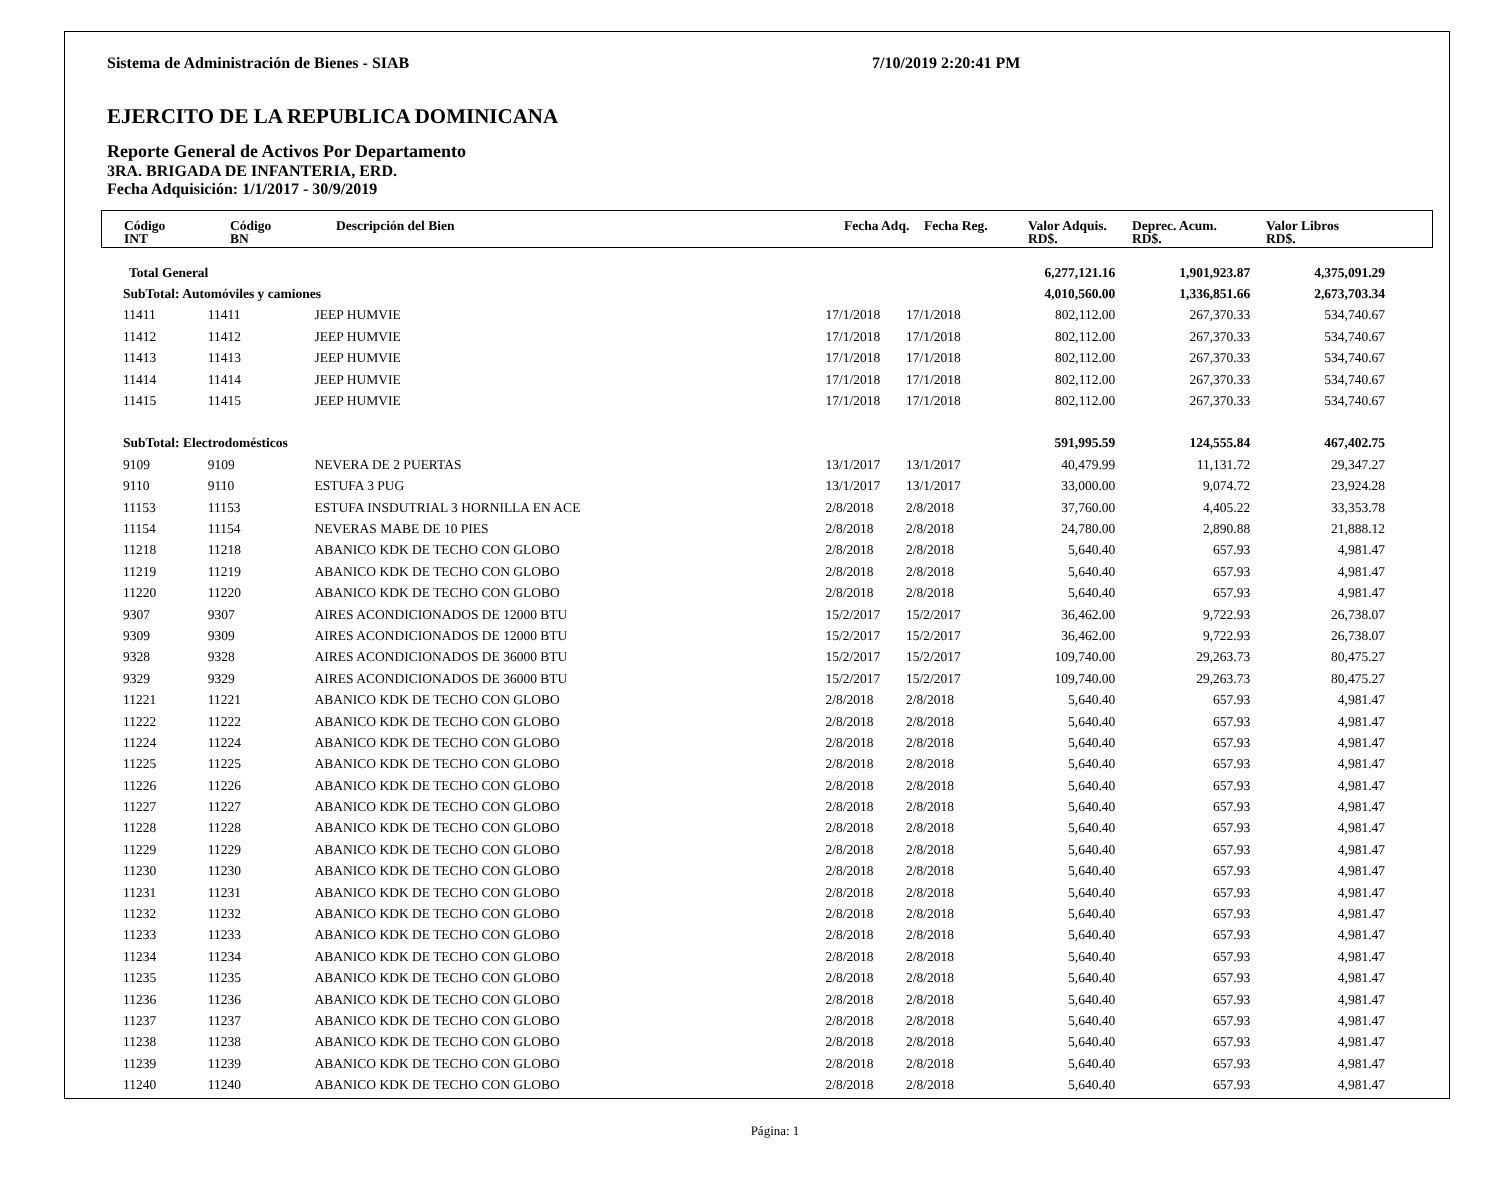Sistema de Administración de Bienes - SIAB 7/10/2019 2:20:41 PM
EJERCITO DE LA REPUBLICA DOMINICANA
Reporte General de Activos Por Departamento
3RA. BRIGADA DE INFANTERIA, ERD.
Fecha Adquisición: 1/1/2017 - 30/9/2019
| Código INT | Código BN | Descripción del Bien | Fecha Adq. | Fecha Reg. | Valor Adquis. RD$. | Deprec. Acum. RD$. | Valor Libros RD$. |
| --- | --- | --- | --- | --- | --- | --- | --- |
| Total General | | | | | 6,277,121.16 | 1,901,923.87 | 4,375,091.29 |
| SubTotal: Automóviles y camiones | | | | | 4,010,560.00 | 1,336,851.66 | 2,673,703.34 |
| 11411 | 11411 | JEEP HUMVIE | 17/1/2018 | 17/1/2018 | 802,112.00 | 267,370.33 | 534,740.67 |
| 11412 | 11412 | JEEP HUMVIE | 17/1/2018 | 17/1/2018 | 802,112.00 | 267,370.33 | 534,740.67 |
| 11413 | 11413 | JEEP HUMVIE | 17/1/2018 | 17/1/2018 | 802,112.00 | 267,370.33 | 534,740.67 |
| 11414 | 11414 | JEEP HUMVIE | 17/1/2018 | 17/1/2018 | 802,112.00 | 267,370.33 | 534,740.67 |
| 11415 | 11415 | JEEP HUMVIE | 17/1/2018 | 17/1/2018 | 802,112.00 | 267,370.33 | 534,740.67 |
| SubTotal: Electrodomésticos | | | | | 591,995.59 | 124,555.84 | 467,402.75 |
| 9109 | 9109 | NEVERA DE 2 PUERTAS | 13/1/2017 | 13/1/2017 | 40,479.99 | 11,131.72 | 29,347.27 |
| 9110 | 9110 | ESTUFA 3 PUG | 13/1/2017 | 13/1/2017 | 33,000.00 | 9,074.72 | 23,924.28 |
| 11153 | 11153 | ESTUFA INSDUTRIAL 3 HORNILLA EN ACE | 2/8/2018 | 2/8/2018 | 37,760.00 | 4,405.22 | 33,353.78 |
| 11154 | 11154 | NEVERAS MABE DE 10 PIES | 2/8/2018 | 2/8/2018 | 24,780.00 | 2,890.88 | 21,888.12 |
| 11218 | 11218 | ABANICO KDK DE TECHO CON GLOBO | 2/8/2018 | 2/8/2018 | 5,640.40 | 657.93 | 4,981.47 |
| 11219 | 11219 | ABANICO KDK DE TECHO CON GLOBO | 2/8/2018 | 2/8/2018 | 5,640.40 | 657.93 | 4,981.47 |
| 11220 | 11220 | ABANICO KDK DE TECHO CON GLOBO | 2/8/2018 | 2/8/2018 | 5,640.40 | 657.93 | 4,981.47 |
| 9307 | 9307 | AIRES ACONDICIONADOS DE 12000 BTU | 15/2/2017 | 15/2/2017 | 36,462.00 | 9,722.93 | 26,738.07 |
| 9309 | 9309 | AIRES ACONDICIONADOS DE 12000 BTU | 15/2/2017 | 15/2/2017 | 36,462.00 | 9,722.93 | 26,738.07 |
| 9328 | 9328 | AIRES ACONDICIONADOS DE 36000 BTU | 15/2/2017 | 15/2/2017 | 109,740.00 | 29,263.73 | 80,475.27 |
| 9329 | 9329 | AIRES ACONDICIONADOS DE 36000 BTU | 15/2/2017 | 15/2/2017 | 109,740.00 | 29,263.73 | 80,475.27 |
| 11221 | 11221 | ABANICO KDK DE TECHO CON GLOBO | 2/8/2018 | 2/8/2018 | 5,640.40 | 657.93 | 4,981.47 |
| 11222 | 11222 | ABANICO KDK DE TECHO CON GLOBO | 2/8/2018 | 2/8/2018 | 5,640.40 | 657.93 | 4,981.47 |
| 11224 | 11224 | ABANICO KDK DE TECHO CON GLOBO | 2/8/2018 | 2/8/2018 | 5,640.40 | 657.93 | 4,981.47 |
| 11225 | 11225 | ABANICO KDK DE TECHO CON GLOBO | 2/8/2018 | 2/8/2018 | 5,640.40 | 657.93 | 4,981.47 |
| 11226 | 11226 | ABANICO KDK DE TECHO CON GLOBO | 2/8/2018 | 2/8/2018 | 5,640.40 | 657.93 | 4,981.47 |
| 11227 | 11227 | ABANICO KDK DE TECHO CON GLOBO | 2/8/2018 | 2/8/2018 | 5,640.40 | 657.93 | 4,981.47 |
| 11228 | 11228 | ABANICO KDK DE TECHO CON GLOBO | 2/8/2018 | 2/8/2018 | 5,640.40 | 657.93 | 4,981.47 |
| 11229 | 11229 | ABANICO KDK DE TECHO CON GLOBO | 2/8/2018 | 2/8/2018 | 5,640.40 | 657.93 | 4,981.47 |
| 11230 | 11230 | ABANICO KDK DE TECHO CON GLOBO | 2/8/2018 | 2/8/2018 | 5,640.40 | 657.93 | 4,981.47 |
| 11231 | 11231 | ABANICO KDK DE TECHO CON GLOBO | 2/8/2018 | 2/8/2018 | 5,640.40 | 657.93 | 4,981.47 |
| 11232 | 11232 | ABANICO KDK DE TECHO CON GLOBO | 2/8/2018 | 2/8/2018 | 5,640.40 | 657.93 | 4,981.47 |
| 11233 | 11233 | ABANICO KDK DE TECHO CON GLOBO | 2/8/2018 | 2/8/2018 | 5,640.40 | 657.93 | 4,981.47 |
| 11234 | 11234 | ABANICO KDK DE TECHO CON GLOBO | 2/8/2018 | 2/8/2018 | 5,640.40 | 657.93 | 4,981.47 |
| 11235 | 11235 | ABANICO KDK DE TECHO CON GLOBO | 2/8/2018 | 2/8/2018 | 5,640.40 | 657.93 | 4,981.47 |
| 11236 | 11236 | ABANICO KDK DE TECHO CON GLOBO | 2/8/2018 | 2/8/2018 | 5,640.40 | 657.93 | 4,981.47 |
| 11237 | 11237 | ABANICO KDK DE TECHO CON GLOBO | 2/8/2018 | 2/8/2018 | 5,640.40 | 657.93 | 4,981.47 |
| 11238 | 11238 | ABANICO KDK DE TECHO CON GLOBO | 2/8/2018 | 2/8/2018 | 5,640.40 | 657.93 | 4,981.47 |
| 11239 | 11239 | ABANICO KDK DE TECHO CON GLOBO | 2/8/2018 | 2/8/2018 | 5,640.40 | 657.93 | 4,981.47 |
| 11240 | 11240 | ABANICO KDK DE TECHO CON GLOBO | 2/8/2018 | 2/8/2018 | 5,640.40 | 657.93 | 4,981.47 |
Página: 1